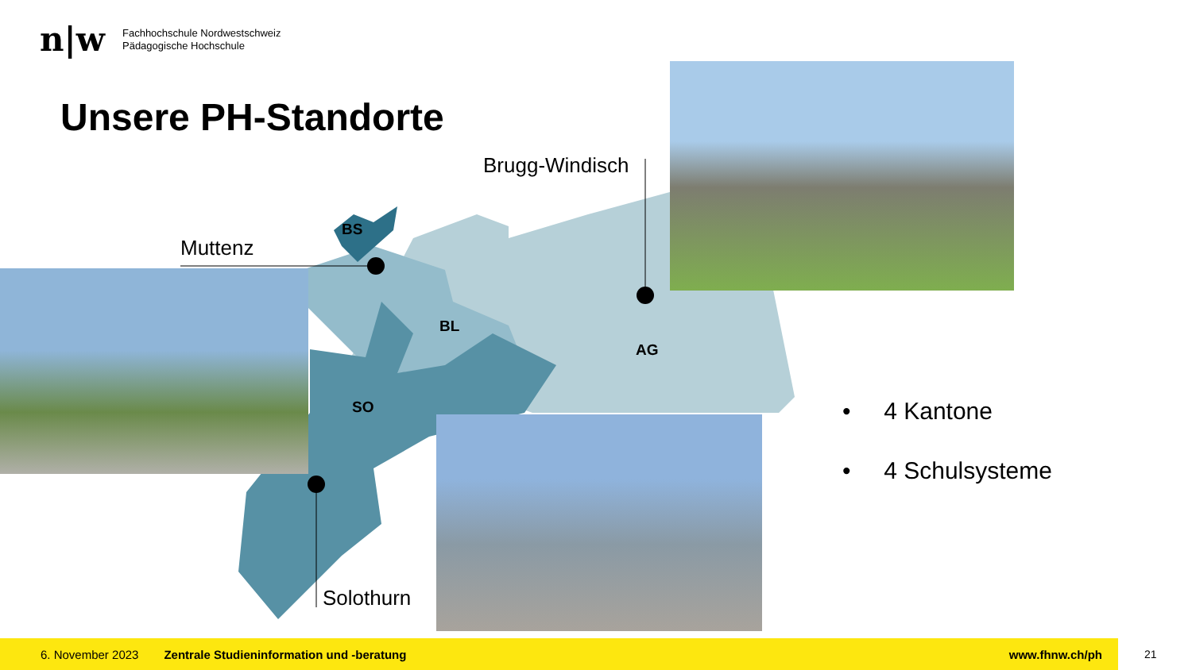n|w
Fachhochschule Nordwestschweiz
Pädagogische Hochschule
Unsere PH-Standorte
BS
BL
AG
SO
Muttenz
Brugg-Windisch
Solothurn
• 4 Kantone
• 4 Schulsysteme
6. November 2023 Zentrale Studieninformation und -beratung www.fhnw.ch/ph
21